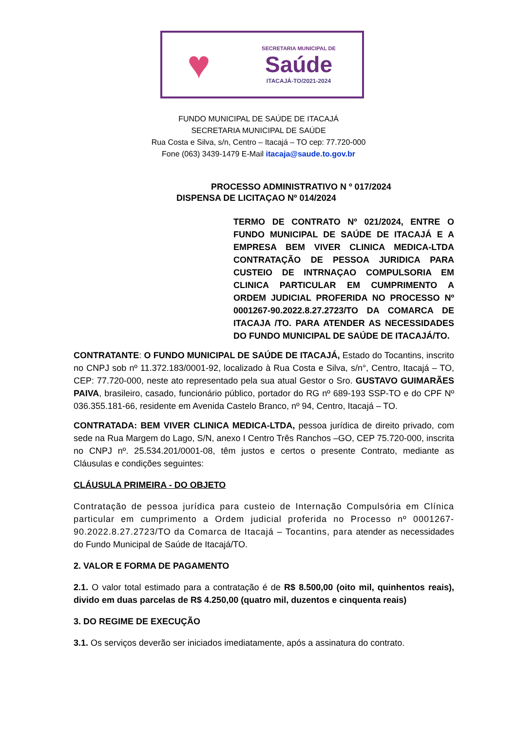♥
SECRETARIA MUNICIPAL DE
Saúde
ITACAJÁ-TO/2021-2024
FUNDO MUNICIPAL DE SAÚDE DE ITACAJÁ
SECRETARIA MUNICIPAL DE SAÚDE
Rua Costa e Silva, s/n, Centro – Itacajá – TO cep: 77.720-000
Fone (063) 3439-1479 E-Mail itacaja@saude.to.gov.br
PROCESSO ADMINISTRATIVO N º 017/2024
DISPENSA DE LICITAÇAO Nº 014/2024
TERMO DE CONTRATO Nº 021/2024, ENTRE O FUNDO MUNICIPAL DE SAÚDE DE ITACAJÁ E A EMPRESA BEM VIVER CLINICA MEDICA-LTDA CONTRATAÇÃO DE PESSOA JURIDICA PARA CUSTEIO DE INTRNAÇAO COMPULSORIA EM CLINICA PARTICULAR EM CUMPRIMENTO A ORDEM JUDICIAL PROFERIDA NO PROCESSO Nº 0001267-90.2022.8.27.2723/TO DA COMARCA DE ITACAJA /TO. PARA ATENDER AS NECESSIDADES DO FUNDO MUNICIPAL DE SAÚDE DE ITACAJÁ/TO.
CONTRATANTE: O FUNDO MUNICIPAL DE SAÚDE DE ITACAJÁ, Estado do Tocantins, inscrito no CNPJ sob nº 11.372.183/0001-92, localizado à Rua Costa e Silva, s/n°, Centro, Itacajá – TO, CEP: 77.720-000, neste ato representado pela sua atual Gestor o Sro. GUSTAVO GUIMARÃES PAIVA, brasileiro, casado, funcionário público, portador do RG nº 689-193 SSP-TO e do CPF Nº 036.355.181-66, residente em Avenida Castelo Branco, nº 94, Centro, Itacajá – TO.
CONTRATADA: BEM VIVER CLINICA MEDICA-LTDA, pessoa jurídica de direito privado, com sede na Rua Margem do Lago, S/N, anexo I Centro Três Ranchos –GO, CEP 75.720-000, inscrita no CNPJ nº. 25.534.201/0001-08, têm justos e certos o presente Contrato, mediante as Cláusulas e condições seguintes:
CLÁUSULA PRIMEIRA - DO OBJETO
Contratação de pessoa jurídica para custeio de Internação Compulsória em Clínica particular em cumprimento a Ordem judicial proferida no Processo nº 0001267-90.2022.8.27.2723/TO da Comarca de Itacajá – Tocantins, para atender as necessidades do Fundo Municipal de Saúde de Itacajá/TO.
2. VALOR E FORMA DE PAGAMENTO
2.1. O valor total estimado para a contratação é de R$ 8.500,00 (oito mil, quinhentos reais), divido em duas parcelas de R$ 4.250,00 (quatro mil, duzentos e cinquenta reais)
3. DO REGIME DE EXECUÇÃO
3.1. Os serviços deverão ser iniciados imediatamente, após a assinatura do contrato.